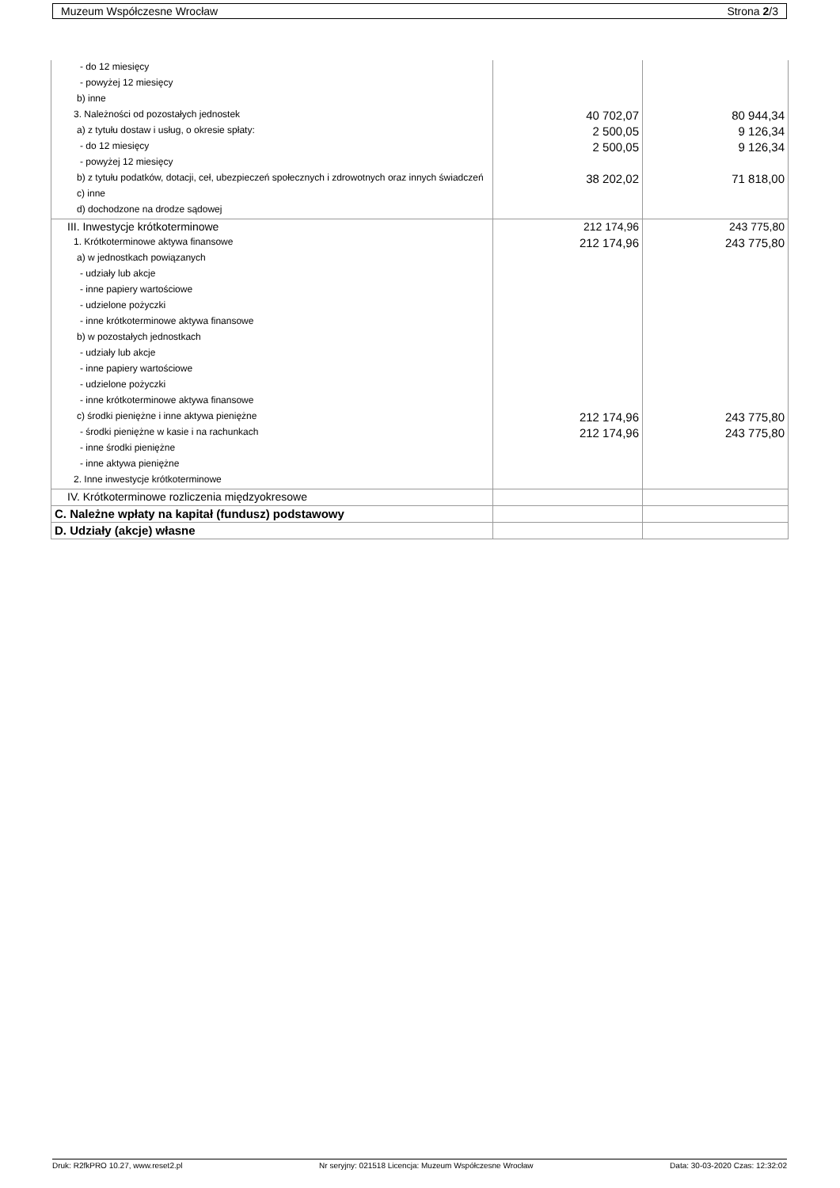Muzeum Współczesne Wrocław Strona 2/3
| - do 12 miesięcy | | |
| - powyżej 12 miesięcy | | |
| b) inne | | |
| 3. Należności od pozostałych jednostek | 40 702,07 | 80 944,34 |
| a) z tytułu dostaw i usług, o okresie spłaty: | 2 500,05 | 9 126,34 |
| - do 12 miesięcy | 2 500,05 | 9 126,34 |
| - powyżej 12 miesięcy | | |
| b) z tytułu podatków, dotacji, ceł, ubezpieczeń społecznych i zdrowotnych oraz innych świadczeń | 38 202,02 | 71 818,00 |
| c) inne | | |
| d) dochodzone na drodze sądowej | | |
| III. Inwestycje krótkoterminowe | 212 174,96 | 243 775,80 |
| 1. Krótkoterminowe aktywa finansowe | 212 174,96 | 243 775,80 |
| a) w jednostkach powiązanych | | |
| - udziały lub akcje | | |
| - inne papiery wartościowe | | |
| - udzielone pożyczki | | |
| - inne krótkoterminowe aktywa finansowe | | |
| b) w pozostałych jednostkach | | |
| - udziały lub akcje | | |
| - inne papiery wartościowe | | |
| - udzielone pożyczki | | |
| - inne krótkoterminowe aktywa finansowe | | |
| c) środki pieniężne i inne aktywa pieniężne | 212 174,96 | 243 775,80 |
| - środki pieniężne w kasie i na rachunkach | 212 174,96 | 243 775,80 |
| - inne środki pieniężne | | |
| - inne aktywa pieniężne | | |
| 2. Inne inwestycje krótkoterminowe | | |
| IV. Krótkoterminowe rozliczenia międzyokresowe | | |
| C. Należne wpłaty na kapitał (fundusz) podstawowy | | |
| D. Udziały (akcje) własne | | |
Druk: R2fkPRO 10.27, www.reset2.pl Nr seryjny: 021518 Licencja: Muzeum Współczesne Wrocław Data: 30-03-2020 Czas: 12:32:02